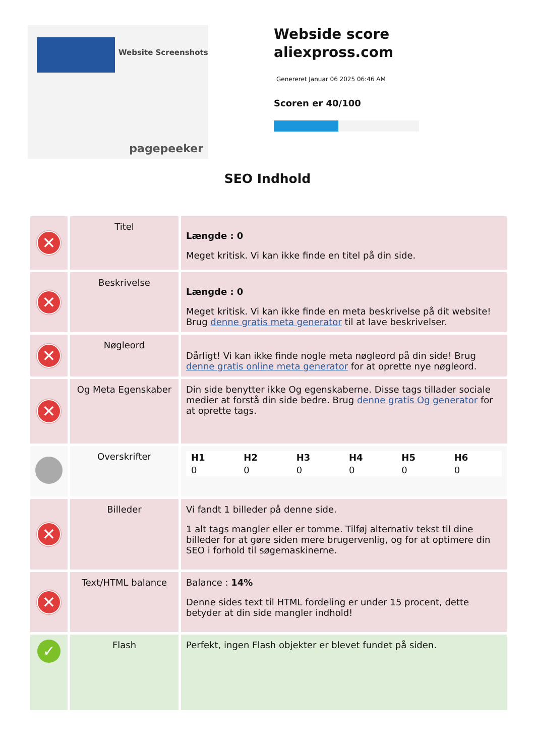Website Screenshots
pagepeeker
Webside score
aliexpross.com
Genereret Januar 06 2025 06:46 AM
Scoren er 40/100
SEO Indhold
| ✕ | Titel | Længde : 0 Meget kritisk. Vi kan ikke finde en titel på din side. |
| ✕ | Beskrivelse | Længde : 0 Meget kritisk. Vi kan ikke finde en meta beskrivelse på dit website! Brug denne gratis meta generator til at lave beskrivelser. |
| ✕ | Nøgleord | Dårligt! Vi kan ikke finde nogle meta nøgleord på din side! Brug denne gratis online meta generator for at oprette nye nøgleord. |
| ✕ | Og Meta Egenskaber | Din side benytter ikke Og egenskaberne. Disse tags tillader sociale medier at forstå din side bedre. Brug denne gratis Og generator for at oprette tags. |
| | Overskrifter | / H1 / H2 / H3 / H4 / H5 / H6 / / 0 / 0 / 0 / 0 / 0 / 0 / |
| ✕ | Billeder | Vi fandt 1 billeder på denne side. 1 alt tags mangler eller er tomme. Tilføj alternativ tekst til dine billeder for at gøre siden mere brugervenlig, og for at optimere din SEO i forhold til søgemaskinerne. |
| ✕ | Text/HTML balance | Balance : 14% Denne sides text til HTML fordeling er under 15 procent, dette betyder at din side mangler indhold! |
| ✓ | Flash | Perfekt, ingen Flash objekter er blevet fundet på siden. |